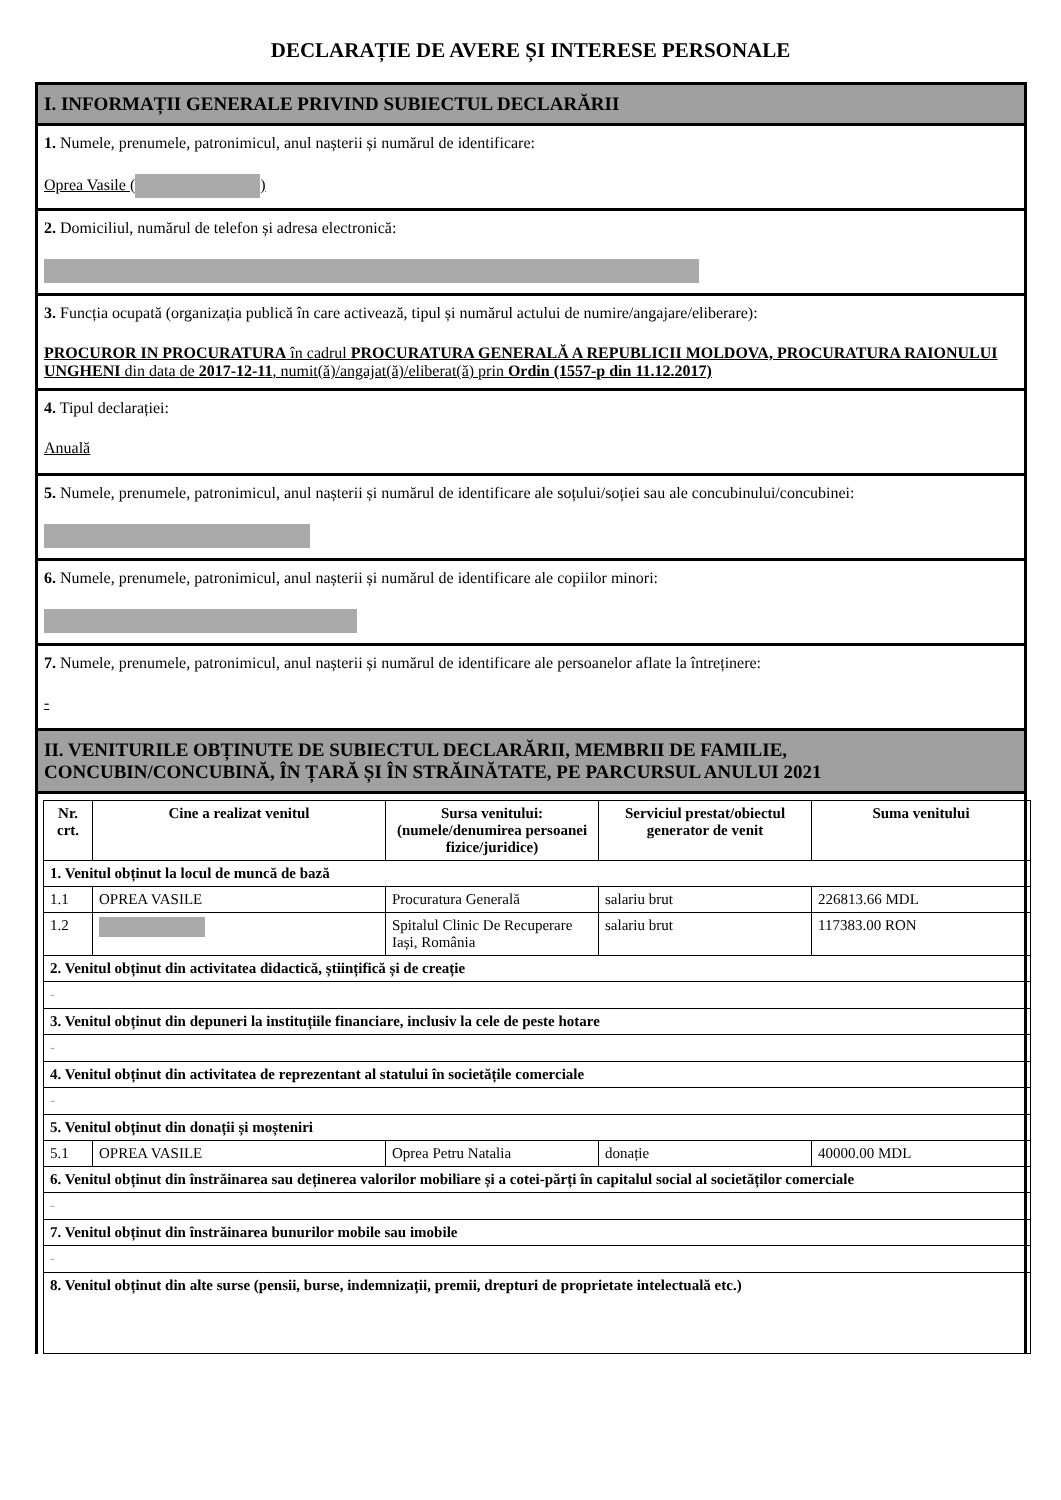DECLARAȚIE DE AVERE ȘI INTERESE PERSONALE
I. INFORMAȚII GENERALE PRIVIND SUBIECTUL DECLARĂRII
1. Numele, prenumele, patronimicul, anul nașterii și numărul de identificare:
Oprea Vasile ( )
2. Domiciliul, numărul de telefon și adresa electronică:
3. Funcția ocupată (organizația publică în care activează, tipul și numărul actului de numire/angajare/eliberare):
PROCUROR IN PROCURATURA în cadrul PROCURATURA GENERALĂ A REPUBLICII MOLDOVA, PROCURATURA RAIONULUI UNGHENI din data de 2017-12-11, numit(ă)/angajat(ă)/eliberat(ă) prin Ordin (1557-p din 11.12.2017)
4. Tipul declarației:
Anuală
5. Numele, prenumele, patronimicul, anul nașterii și numărul de identificare ale soțului/soției sau ale concubinului/concubinei:
6. Numele, prenumele, patronimicul, anul nașterii și numărul de identificare ale copiilor minori:
7. Numele, prenumele, patronimicul, anul nașterii și numărul de identificare ale persoanelor aflate la întreținere:
-
II. VENITURILE OBȚINUTE DE SUBIECTUL DECLARĂRII, MEMBRII DE FAMILIE, CONCUBIN/CONCUBINĂ, ÎN ȚARĂ ȘI ÎN STRĂINĂTATE, PE PARCURSUL ANULUI 2021
| Nr. crt. | Cine a realizat venitul | Sursa venitului: (numele/denumirea persoanei fizice/juridice) | Serviciul prestat/obiectul generator de venit | Suma venitului |
| --- | --- | --- | --- | --- |
| 1. Venitul obținut la locul de muncă de bază | | | | |
| 1.1 | OPREA VASILE | Procuratura Generală | salariu brut | 226813.66 MDL |
| 1.2 | | Spitalul Clinic De Recuperare Iași, România | salariu brut | 117383.00 RON |
| 2. Venitul obținut din activitatea didactică, științifică și de creație | | | | |
| - | | | | |
| 3. Venitul obținut din depuneri la instituțiile financiare, inclusiv la cele de peste hotare | | | | |
| - | | | | |
| 4. Venitul obținut din activitatea de reprezentant al statului în societățile comerciale | | | | |
| - | | | | |
| 5. Venitul obținut din donații și moșteniri | | | | |
| 5.1 | OPREA VASILE | Oprea Petru Natalia | donație | 40000.00 MDL |
| 6. Venitul obținut din înstrăinarea sau deținerea valorilor mobiliare și a cotei-părți în capitalul social al societăților comerciale | | | | |
| - | | | | |
| 7. Venitul obținut din înstrăinarea bunurilor mobile sau imobile | | | | |
| - | | | | |
| 8. Venitul obținut din alte surse (pensii, burse, indemnizații, premii, drepturi de proprietate intelectuală etc.) | | | | |